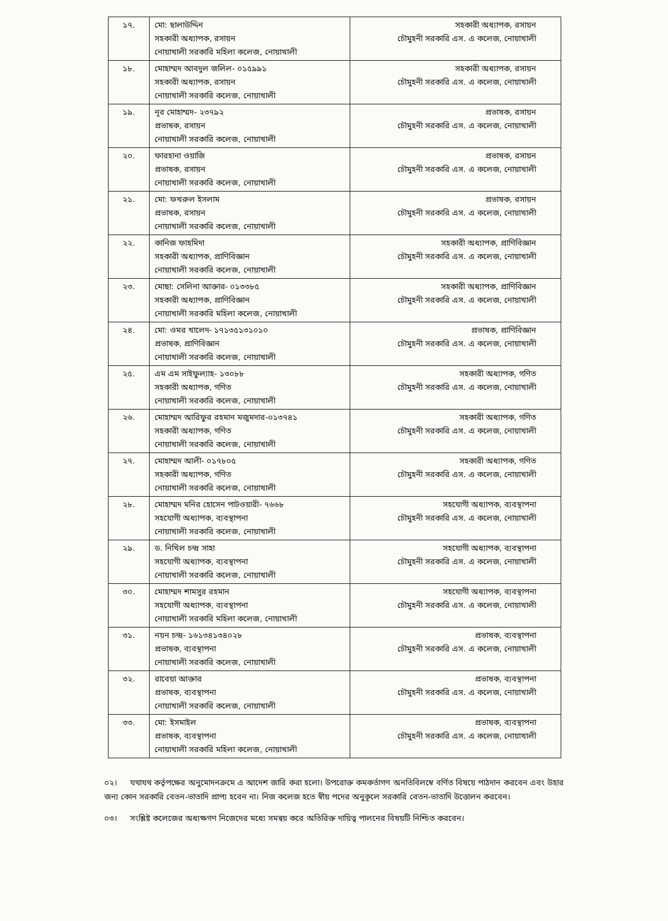| ১৭. | মো: ছালাউদ্দিন সহকারী অধ্যাপক, রসায়ন নোয়াখালী সরকারি মহিলা কলেজ, নোয়াখালী | সহকারী অধ্যাপক, রসায়ন চৌমুহনী সরকারি এস. এ কলেজ, নোয়াখালী |
| ১৮. | মোহাম্মদ আবদুল জলিল- ০১৫৯৯১ সহকারী অধ্যাপক, রসায়ন নোয়াখালী সরকারি কলেজ, নোয়াখালী | সহকারী অধ্যাপক, রসায়ন চৌমুহনী সরকারি এস. এ কলেজ, নোয়াখালী |
| ১৯. | নূর মোহাম্মদ- ২৩৭৯২ প্রভাষক, রসায়ন নোয়াখালী সরকারি কলেজ, নোয়াখালী | প্রভাষক, রসায়ন চৌমুহনী সরকারি এস. এ কলেজ, নোয়াখালী |
| ২০. | ফারহানা ওয়াজি প্রভাষক, রসায়ন নোয়াখালী সরকারি কলেজ, নোয়াখালী | প্রভাষক, রসায়ন চৌমুহনী সরকারি এস. এ কলেজ, নোয়াখালী |
| ২১. | মো: ফখরুল ইসলাম প্রভাষক, রসায়ন নোয়াখালী সরকারি কলেজ, নোয়াখালী | প্রভাষক, রসায়ন চৌমুহনী সরকারি এস. এ কলেজ, নোয়াখালী |
| ২২. | কানিজ ফাহমিদা সহকারী অধ্যাপক, প্রাণিবিজ্ঞান নোয়াখালী সরকারি কলেজ, নোয়াখালী | সহকারী অধ্যাপক, প্রাণিবিজ্ঞান চৌমুহনী সরকারি এস. এ কলেজ, নোয়াখালী |
| ২৩. | মোছা: সেলিনা আক্তার- ০১৩৩৮৫ সহকারী অধ্যাপক, প্রাণিবিজ্ঞান নোয়াখালী সরকারি মহিলা কলেজ, নোয়াখালী | সহকারী অধ্যাপক, প্রাণিবিজ্ঞান চৌমুহনী সরকারি এস. এ কলেজ, নোয়াখালী |
| ২৪. | মো: ওমর খালেদ- ১৭১৩৫১৩১০১০ প্রভাষক, প্রাণিবিজ্ঞান নোয়াখালী সরকারি কলেজ, নোয়াখালী | প্রভাষক, প্রাণিবিজ্ঞান চৌমুহনী সরকারি এস. এ কলেজ, নোয়াখালী |
| ২৫. | এম এম সাইফুল্যাহ- ১৩০৮৮ সহকারী অধ্যাপক, গণিত নোয়াখালী সরকারি কলেজ, নোয়াখালী | সহকারী অধ্যাপক, গণিত চৌমুহনী সরকারি এস. এ কলেজ, নোয়াখালী |
| ২৬. | মোহাম্মদ আরিফুর রহমান মজুমদার-০১৩৭৪১ সহকারী অধ্যাপক, গণিত নোয়াখালী সরকারি কলেজ, নোয়াখালী | সহকারী অধ্যাপক, গণিত চৌমুহনী সরকারি এস. এ কলেজ, নোয়াখালী |
| ২৭. | মোহাম্মদ আলী- ০১৭৮০৫ সহকারী অধ্যাপক, গণিত নোয়াখালী সরকারি কলেজ, নোয়াখালী | সহকারী অধ্যাপক, গণিত চৌমুহনী সরকারি এস. এ কলেজ, নোয়াখালী |
| ২৮. | মোহাম্মদ মনির হোসেন পাটওয়ারী- ৭৬৬৮ সহযোগী অধ্যাপক, ব্যবস্থাপনা নোয়াখালী সরকারি কলেজ, নোয়াখালী | সহযোগী অধ্যাপক, ব্যবস্থাপনা চৌমুহনী সরকারি এস. এ কলেজ, নোয়াখালী |
| ২৯. | ড. নিখিল চন্দ্র সাহা সহযোগী অধ্যাপক, ব্যবস্থাপনা নোয়াখালী সরকারি কলেজ, নোয়াখালী | সহযোগী অধ্যাপক, ব্যবস্থাপনা চৌমুহনী সরকারি এস. এ কলেজ, নোয়াখালী |
| ৩০. | মোহাম্মদ শামসুর রহমান সহযোগী অধ্যাপক, ব্যবস্থাপনা নোয়াখালী সরকারি মহিলা কলেজ, নোয়াখালী | সহযোগী অধ্যাপক, ব্যবস্থাপনা চৌমুহনী সরকারি এস. এ কলেজ, নোয়াখালী |
| ৩১. | নয়ন চন্দ্র- ১৬১৩৪১৩৪০২৮ প্রভাষক, ব্যবস্থাপনা নোয়াখালী সরকারি কলেজ, নোয়াখালী | প্রভাষক, ব্যবস্থাপনা চৌমুহনী সরকারি এস. এ কলেজ, নোয়াখালী |
| ৩২. | রাবেয়া আক্তার প্রভাষক, ব্যবস্থাপনা নোয়াখালী সরকারি কলেজ, নোয়াখালী | প্রভাষক, ব্যবস্থাপনা চৌমুহনী সরকারি এস. এ কলেজ, নোয়াখালী |
| ৩৩. | মো: ইসমাইল প্রভাষক, ব্যবস্থাপনা নোয়াখালী সরকারি মহিলা কলেজ, নোয়াখালী | প্রভাষক, ব্যবস্থাপনা চৌমুহনী সরকারি এস. এ কলেজ, নোয়াখালী |
০২। যথাযথ কর্তৃপক্ষের অনুমোদনক্রমে এ আদেশ জারি করা হলো। উপরোক্ত কমকর্তাগণ অনতিবিলম্বে বর্ণিত বিষয়ে পাঠদান করবেন এবং উহার জন্য কোন সরকারি বেতন-ভাতাদি প্রাপ্য হবেন না। নিজ কলেজ হতে স্বীয় পদের অনুকূলে সরকারি বেতন-ভাতাদি উত্তোলন করবেন।
০৩। সংশ্লিষ্ট কলেজের অধ্যক্ষগণ নিজেদের মধ্যে সমন্বয় করে অতিরিক্ত দায়িত্ব পালনের বিষয়টি নিশ্চিত করবেন।